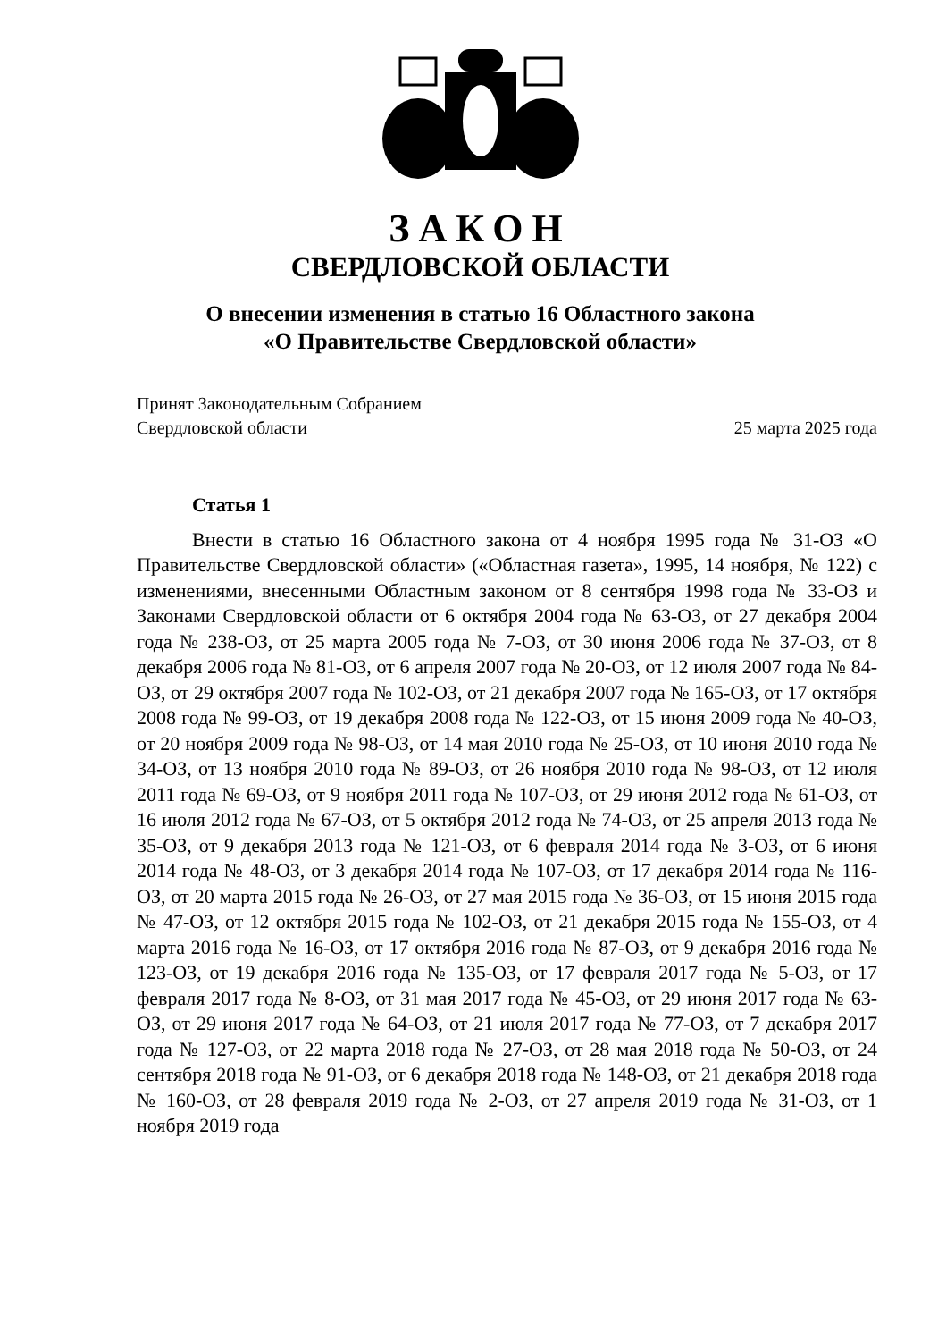ЗАКОН
СВЕРДЛОВСКОЙ ОБЛАСТИ
О внесении изменения в статью 16 Областного закона
«О Правительстве Свердловской области»
Принят Законодательным Собранием
Свердловской области
25 марта 2025 года
Статья 1
Внести в статью 16 Областного закона от 4 ноября 1995 года № 31-ОЗ «О Правительстве Свердловской области» («Областная газета», 1995, 14 ноября, № 122) с изменениями, внесенными Областным законом от 8 сентября 1998 года № 33-ОЗ и Законами Свердловской области от 6 октября 2004 года № 63-ОЗ, от 27 декабря 2004 года № 238-ОЗ, от 25 марта 2005 года № 7-ОЗ, от 30 июня 2006 года № 37-ОЗ, от 8 декабря 2006 года № 81-ОЗ, от 6 апреля 2007 года № 20-ОЗ, от 12 июля 2007 года № 84-ОЗ, от 29 октября 2007 года № 102-ОЗ, от 21 декабря 2007 года № 165-ОЗ, от 17 октября 2008 года № 99-ОЗ, от 19 декабря 2008 года № 122-ОЗ, от 15 июня 2009 года № 40-ОЗ, от 20 ноября 2009 года № 98-ОЗ, от 14 мая 2010 года № 25-ОЗ, от 10 июня 2010 года № 34-ОЗ, от 13 ноября 2010 года № 89-ОЗ, от 26 ноября 2010 года № 98-ОЗ, от 12 июля 2011 года № 69-ОЗ, от 9 ноября 2011 года № 107-ОЗ, от 29 июня 2012 года № 61-ОЗ, от 16 июля 2012 года № 67-ОЗ, от 5 октября 2012 года № 74-ОЗ, от 25 апреля 2013 года № 35-ОЗ, от 9 декабря 2013 года № 121-ОЗ, от 6 февраля 2014 года № 3-ОЗ, от 6 июня 2014 года № 48-ОЗ, от 3 декабря 2014 года № 107-ОЗ, от 17 декабря 2014 года № 116-ОЗ, от 20 марта 2015 года № 26-ОЗ, от 27 мая 2015 года № 36-ОЗ, от 15 июня 2015 года № 47-ОЗ, от 12 октября 2015 года № 102-ОЗ, от 21 декабря 2015 года № 155-ОЗ, от 4 марта 2016 года № 16-ОЗ, от 17 октября 2016 года № 87-ОЗ, от 9 декабря 2016 года № 123-ОЗ, от 19 декабря 2016 года № 135-ОЗ, от 17 февраля 2017 года № 5-ОЗ, от 17 февраля 2017 года № 8-ОЗ, от 31 мая 2017 года № 45-ОЗ, от 29 июня 2017 года № 63-ОЗ, от 29 июня 2017 года № 64-ОЗ, от 21 июля 2017 года № 77-ОЗ, от 7 декабря 2017 года № 127-ОЗ, от 22 марта 2018 года № 27-ОЗ, от 28 мая 2018 года № 50-ОЗ, от 24 сентября 2018 года № 91-ОЗ, от 6 декабря 2018 года № 148-ОЗ, от 21 декабря 2018 года № 160-ОЗ, от 28 февраля 2019 года № 2-ОЗ, от 27 апреля 2019 года № 31-ОЗ, от 1 ноября 2019 года